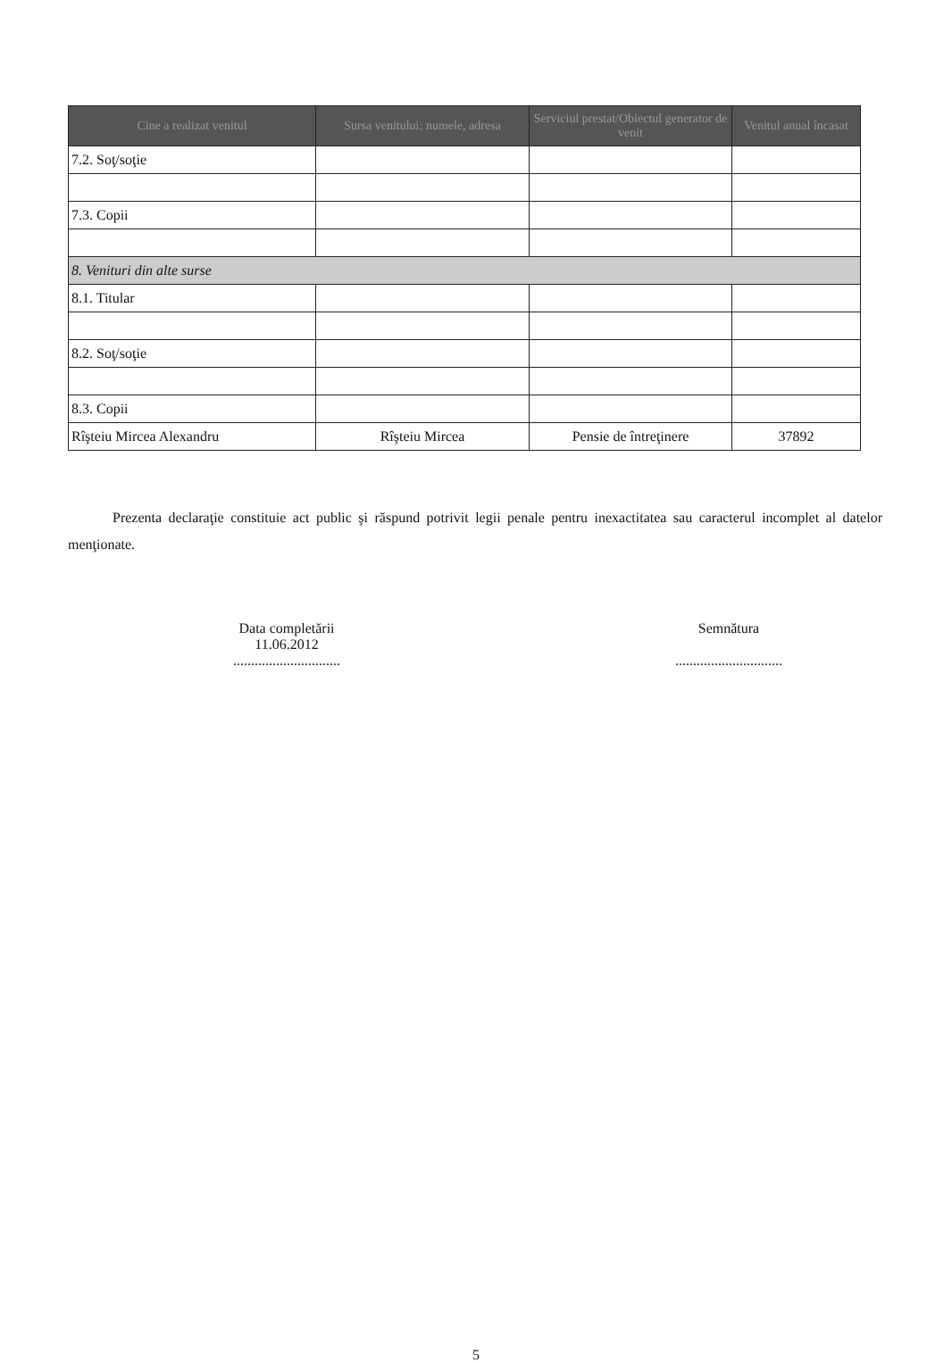| Cine a realizat venitul | Sursa venitului: numele, adresa | Serviciul prestat/Obiectul generator de venit | Venitul anual încasat |
| --- | --- | --- | --- |
| 7.2. Soţ/soţie | | | |
| 7.3. Copii | | | |
| 8. Venituri din alte surse | | | |
| 8.1. Titular | | | |
| 8.2. Soţ/soţie | | | |
| 8.3. Copii | | | |
| Rîşteiu Mircea Alexandru | Rîşteiu Mircea | Pensie de întreţinere | 37892 |
Prezenta declaraţie constituie act public şi răspund potrivit legii penale pentru inexactitatea sau caracterul incomplet al datelor menţionate.
Data completării
11.06.2012
..............................
Semnătura
..............................
5